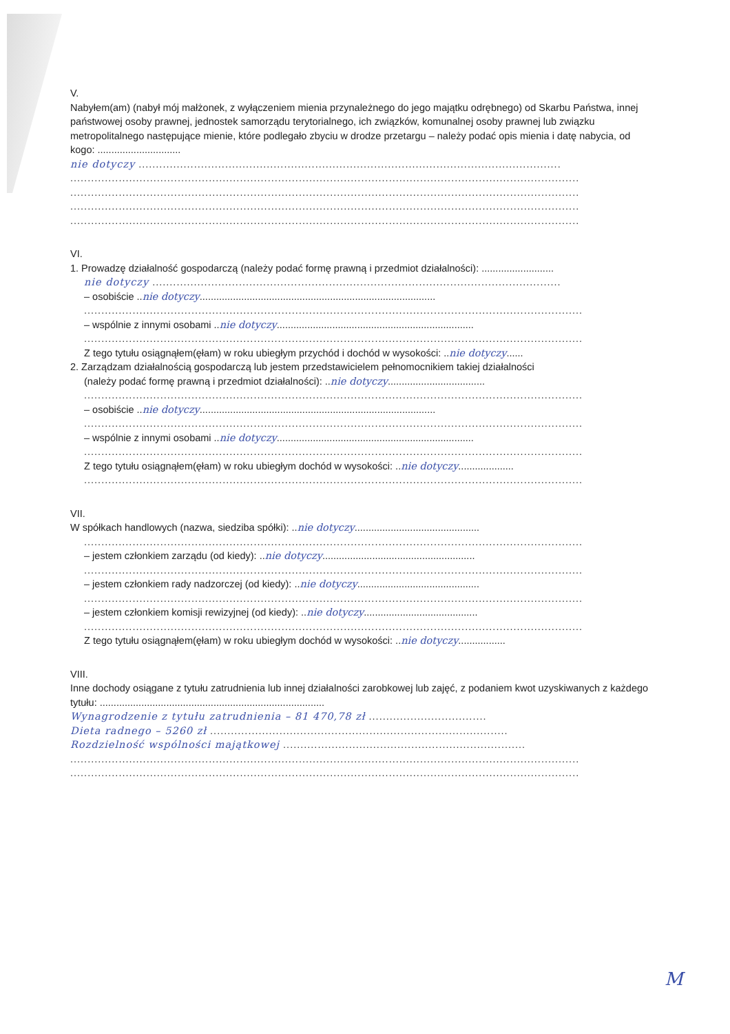V.
Nabyłem(am) (nabył mój małżonek, z wyłączeniem mienia przynależnego do jego majątku odrębnego) od Skarbu Państwa, innej państwowej osoby prawnej, jednostek samorządu terytorialnego, ich związków, komunalnej osoby prawnej lub związku metropolitalnego następujące mienie, które podlegało zbyciu w drodze przetargu – należy podać opis mienia i datę nabycia, od kogo: ..............................
nie dotyczy ..........................................................................................................................
...................................................................................................................................................
...................................................................................................................................................
...................................................................................................................................................
...................................................................................................................................................
VI.
1. Prowadzę działalność gospodarczą (należy podać formę prawną i przedmiot działalności): ..........................
nie dotyczy ......................................................................................................................
– osobiście ..nie dotyczy.....................................................................................
................................................................................................................................................
– wspólnie z innymi osobami ..nie dotyczy.......................................................................
................................................................................................................................................
Z tego tytułu osiągnąłem(ęłam) w roku ubiegłym przychód i dochód w wysokości: ..nie dotyczy......
2. Zarządzam działalnością gospodarczą lub jestem przedstawicielem pełnomocnikiem takiej działalności
(należy podać formę prawną i przedmiot działalności): ..nie dotyczy...................................
................................................................................................................................................
– osobiście ..nie dotyczy.....................................................................................
................................................................................................................................................
– wspólnie z innymi osobami ..nie dotyczy.......................................................................
................................................................................................................................................
Z tego tytułu osiągnąłem(ęłam) w roku ubiegłym dochód w wysokości: ..nie dotyczy....................
................................................................................................................................................
VII.
W spółkach handlowych (nazwa, siedziba spółki): ..nie dotyczy.............................................
................................................................................................................................................
– jestem członkiem zarządu (od kiedy): ..nie dotyczy.......................................................
................................................................................................................................................
– jestem członkiem rady nadzorczej (od kiedy): ..nie dotyczy............................................
................................................................................................................................................
– jestem członkiem komisji rewizyjnej (od kiedy): ..nie dotyczy.........................................
................................................................................................................................................
Z tego tytułu osiągnąłem(ęłam) w roku ubiegłym dochód w wysokości: ..nie dotyczy.................
VIII.
Inne dochody osiągane z tytułu zatrudnienia lub innej działalności zarobkowej lub zajęć, z podaniem kwot uzyskiwanych z każdego tytułu: .................................................................................
Wynagrodzenie z tytułu zatrudnienia – 81 470,78 zł ..................................
Dieta radnego – 5260 zł ......................................................................................
Rozdzielność wspólności majątkowej ......................................................................
...................................................................................................................................................
...................................................................................................................................................
M